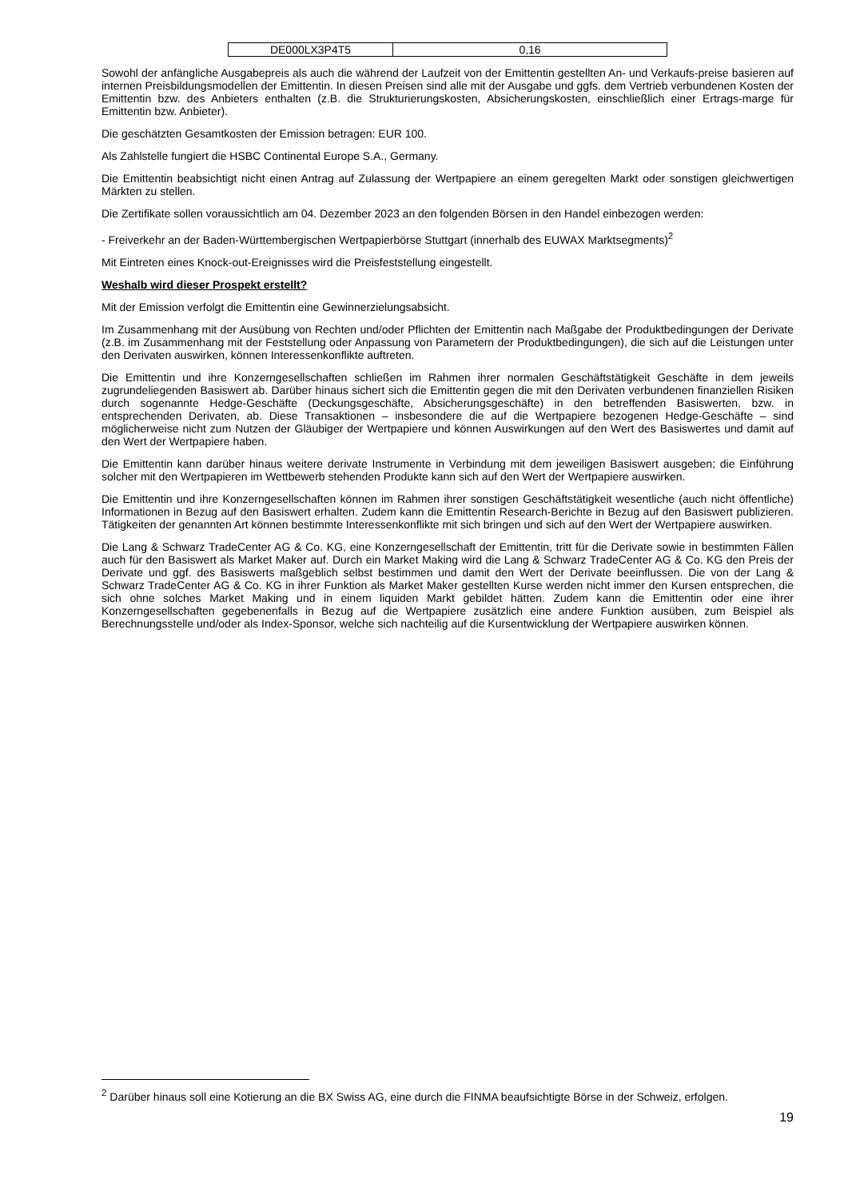| DE000LX3P4T5 | 0,16 |
Sowohl der anfängliche Ausgabepreis als auch die während der Laufzeit von der Emittentin gestellten An- und Verkaufs-preise basieren auf internen Preisbildungsmodellen der Emittentin. In diesen Preisen sind alle mit der Ausgabe und ggfs. dem Vertrieb verbundenen Kosten der Emittentin bzw. des Anbieters enthalten (z.B. die Strukturierungskosten, Absicherungskosten, einschließlich einer Ertrags-marge für Emittentin bzw. Anbieter).
Die geschätzten Gesamtkosten der Emission betragen: EUR 100.
Als Zahlstelle fungiert die HSBC Continental Europe S.A., Germany.
Die Emittentin beabsichtigt nicht einen Antrag auf Zulassung der Wertpapiere an einem geregelten Markt oder sonstigen gleichwertigen Märkten zu stellen.
Die Zertifikate sollen voraussichtlich am 04. Dezember 2023 an den folgenden Börsen in den Handel einbezogen werden:
- Freiverkehr an der Baden-Württembergischen Wertpapierbörse Stuttgart (innerhalb des EUWAX Marktsegments)<sup>2</sup>
Mit Eintreten eines Knock-out-Ereignisses wird die Preisfeststellung eingestellt.
Weshalb wird dieser Prospekt erstellt?
Mit der Emission verfolgt die Emittentin eine Gewinnerzielungsabsicht.
Im Zusammenhang mit der Ausübung von Rechten und/oder Pflichten der Emittentin nach Maßgabe der Produktbedingungen der Derivate (z.B. im Zusammenhang mit der Feststellung oder Anpassung von Parametern der Produktbedingungen), die sich auf die Leistungen unter den Derivaten auswirken, können Interessenkonflikte auftreten.
Die Emittentin und ihre Konzerngesellschaften schließen im Rahmen ihrer normalen Geschäftstätigkeit Geschäfte in dem jeweils zugrundeliegenden Basiswert ab. Darüber hinaus sichert sich die Emittentin gegen die mit den Derivaten verbundenen finanziellen Risiken durch sogenannte Hedge-Geschäfte (Deckungsgeschäfte, Absicherungsgeschäfte) in den betreffenden Basiswerten, bzw. in entsprechenden Derivaten, ab. Diese Transaktionen – insbesondere die auf die Wertpapiere bezogenen Hedge-Geschäfte – sind möglicherweise nicht zum Nutzen der Gläubiger der Wertpapiere und können Auswirkungen auf den Wert des Basiswertes und damit auf den Wert der Wertpapiere haben.
Die Emittentin kann darüber hinaus weitere derivate Instrumente in Verbindung mit dem jeweiligen Basiswert ausgeben; die Einführung solcher mit den Wertpapieren im Wettbewerb stehenden Produkte kann sich auf den Wert der Wertpapiere auswirken.
Die Emittentin und ihre Konzerngesellschaften können im Rahmen ihrer sonstigen Geschäftstätigkeit wesentliche (auch nicht öffentliche) Informationen in Bezug auf den Basiswert erhalten. Zudem kann die Emittentin Research-Berichte in Bezug auf den Basiswert publizieren. Tätigkeiten der genannten Art können bestimmte Interessenkonflikte mit sich bringen und sich auf den Wert der Wertpapiere auswirken.
Die Lang & Schwarz TradeCenter AG & Co. KG, eine Konzerngesellschaft der Emittentin, tritt für die Derivate sowie in bestimmten Fällen auch für den Basiswert als Market Maker auf. Durch ein Market Making wird die Lang & Schwarz TradeCenter AG & Co. KG den Preis der Derivate und ggf. des Basiswerts maßgeblich selbst bestimmen und damit den Wert der Derivate beeinflussen. Die von der Lang & Schwarz TradeCenter AG & Co. KG in ihrer Funktion als Market Maker gestellten Kurse werden nicht immer den Kursen entsprechen, die sich ohne solches Market Making und in einem liquiden Markt gebildet hätten. Zudem kann die Emittentin oder eine ihrer Konzerngesellschaften gegebenenfalls in Bezug auf die Wertpapiere zusätzlich eine andere Funktion ausüben, zum Beispiel als Berechnungsstelle und/oder als Index-Sponsor, welche sich nachteilig auf die Kursentwicklung der Wertpapiere auswirken können.
<sup>2</sup> Darüber hinaus soll eine Kotierung an die BX Swiss AG, eine durch die FINMA beaufsichtigte Börse in der Schweiz, erfolgen.
19